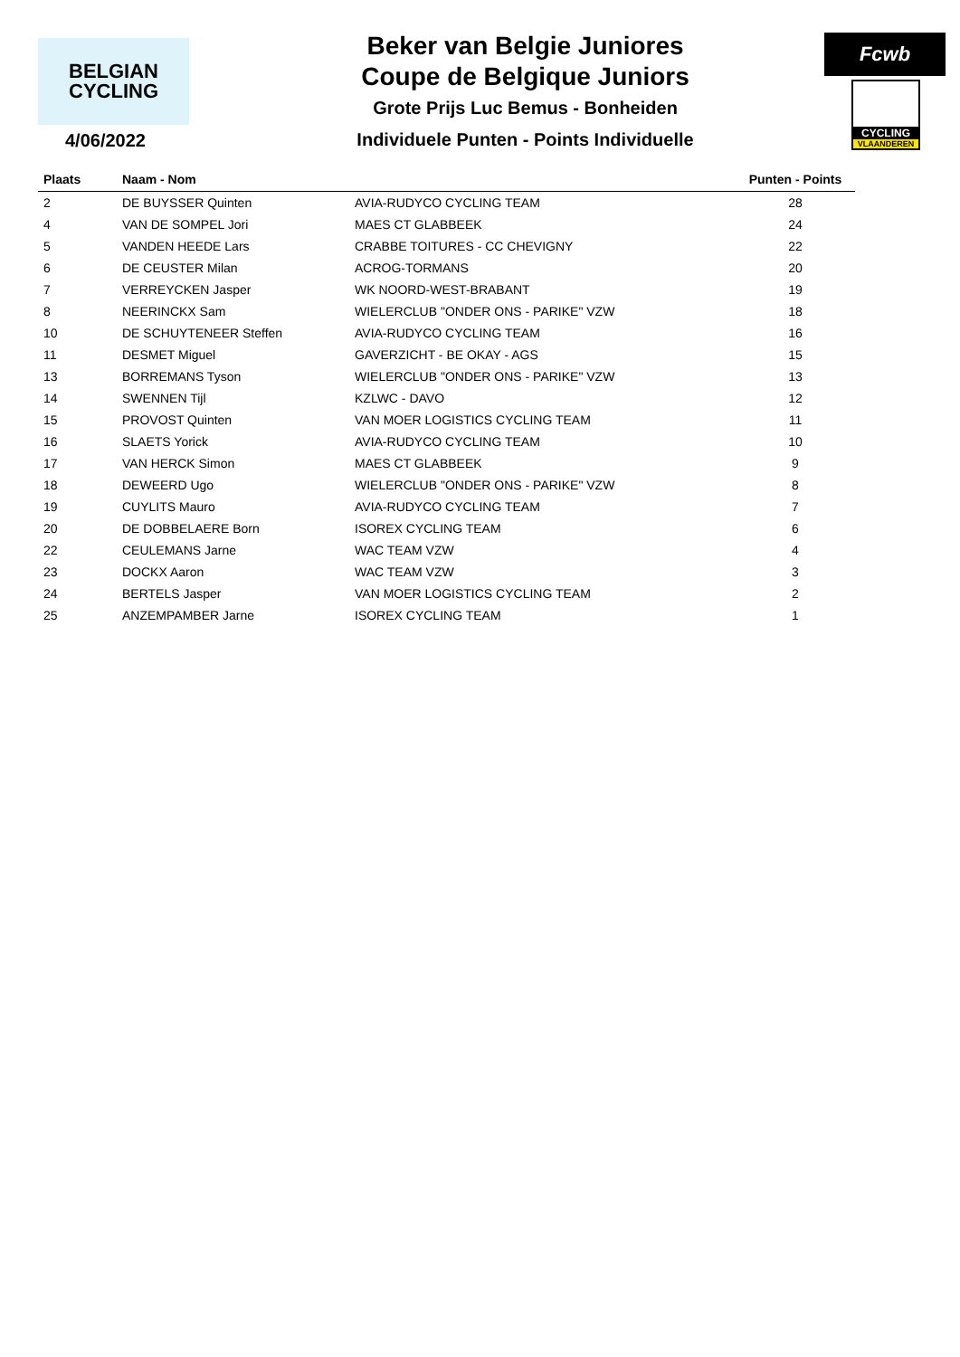BELGIAN
CYCLING
4/06/2022
Beker van Belgie Juniores
Coupe de Belgique Juniors
Grote Prijs Luc Bemus - Bonheiden
Individuele Punten - Points Individuelle
Fcwb
CYCLING
VLAANDEREN
| Plaats | Naam - Nom | | Punten - Points |
| --- | --- | --- | --- |
| 2 | DE BUYSSER Quinten | AVIA-RUDYCO CYCLING TEAM | 28 |
| 4 | VAN DE SOMPEL Jori | MAES CT GLABBEEK | 24 |
| 5 | VANDEN HEEDE Lars | CRABBE TOITURES - CC CHEVIGNY | 22 |
| 6 | DE CEUSTER Milan | ACROG-TORMANS | 20 |
| 7 | VERREYCKEN Jasper | WK NOORD-WEST-BRABANT | 19 |
| 8 | NEERINCKX Sam | WIELERCLUB "ONDER ONS - PARIKE" VZW | 18 |
| 10 | DE SCHUYTENEER Steffen | AVIA-RUDYCO CYCLING TEAM | 16 |
| 11 | DESMET Miguel | GAVERZICHT - BE OKAY - AGS | 15 |
| 13 | BORREMANS Tyson | WIELERCLUB "ONDER ONS - PARIKE" VZW | 13 |
| 14 | SWENNEN Tijl | KZLWC - DAVO | 12 |
| 15 | PROVOST Quinten | VAN MOER LOGISTICS CYCLING TEAM | 11 |
| 16 | SLAETS Yorick | AVIA-RUDYCO CYCLING TEAM | 10 |
| 17 | VAN HERCK Simon | MAES CT GLABBEEK | 9 |
| 18 | DEWEERD Ugo | WIELERCLUB "ONDER ONS - PARIKE" VZW | 8 |
| 19 | CUYLITS Mauro | AVIA-RUDYCO CYCLING TEAM | 7 |
| 20 | DE DOBBELAERE Born | ISOREX CYCLING TEAM | 6 |
| 22 | CEULEMANS Jarne | WAC TEAM VZW | 4 |
| 23 | DOCKX Aaron | WAC TEAM VZW | 3 |
| 24 | BERTELS Jasper | VAN MOER LOGISTICS CYCLING TEAM | 2 |
| 25 | ANZEMPAMBER Jarne | ISOREX CYCLING TEAM | 1 |